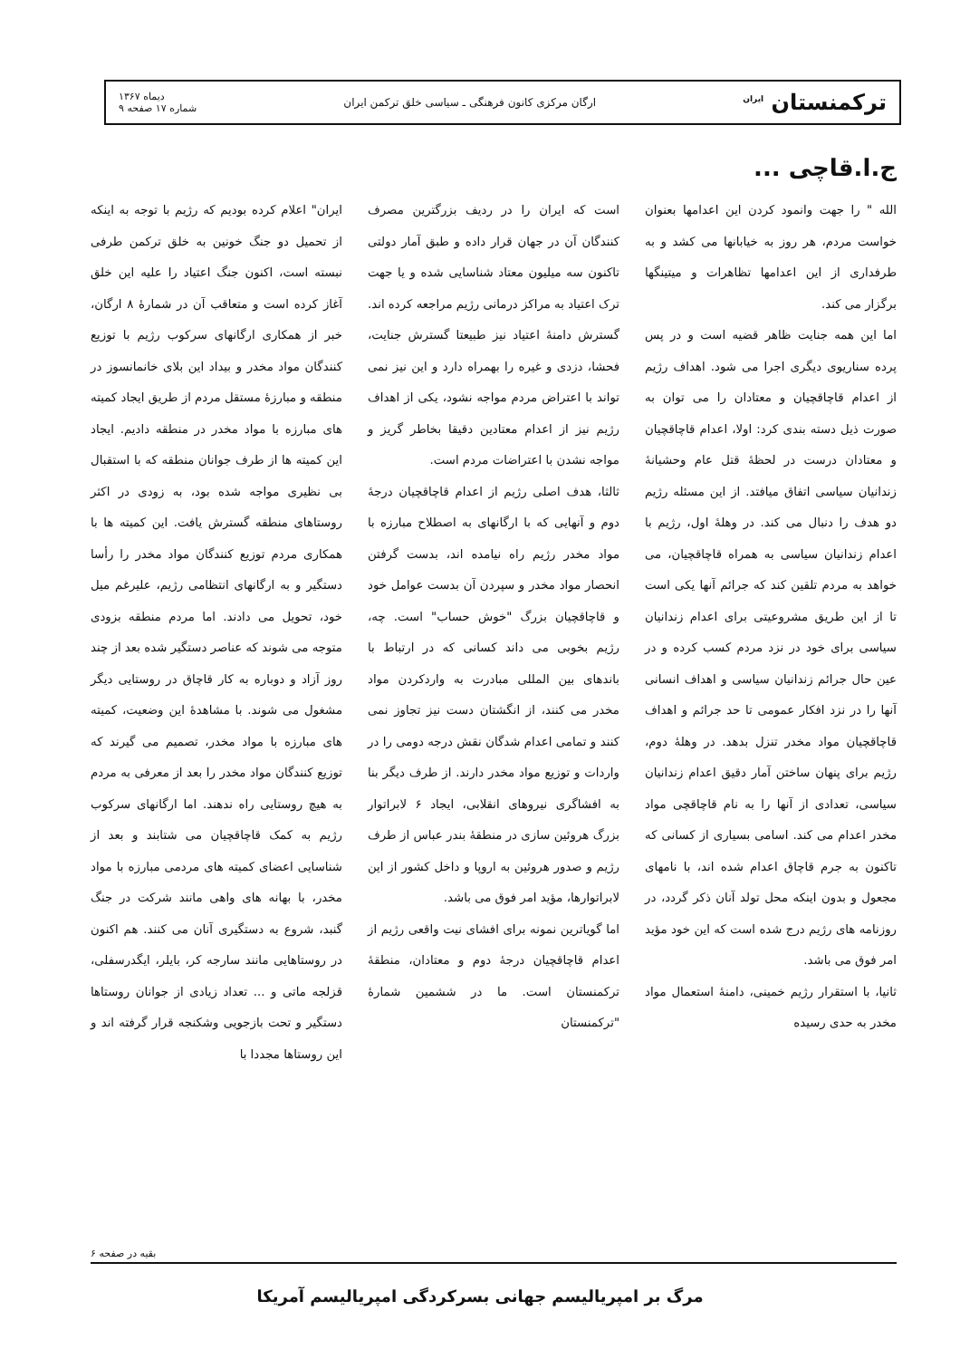ترکمنستان <sup>ایران</sup> ارگان مرکزی کانون فرهنگی ـ سیاسی خلق ترکمن ایران دیماه ۱۳۶۷
شماره ۱۷ صفحه ۹
ج.ا.قاچی ...
الله " را جهت وانمود کردن این اعدامها بعنوان خواست مردم، هر روز به خیابانها می کشد و به طرفداری از این اعدامها تظاهرات و میتینگها برگزار می کند.
اما این همه جنایت ظاهر قضیه است و در پس پرده سناریوی دیگری اجرا می شود. اهداف رژیم از اعدام قاچاقچیان و معتادان را می توان به صورت ذیل دسته بندی کرد: اولا، اعدام قاچاقچیان و معتادان درست در لحظهٔ قتل عام وحشیانهٔ زندانیان سیاسی اتفاق میافتد. از این مسئله رژیم دو هدف را دنبال می کند. در وهلهٔ اول، رژیم با اعدام زندانیان سیاسی به همراه قاچاقچیان، می خواهد به مردم تلقین کند که جرائم آنها یکی است تا از این طریق مشروعیتی برای اعدام زندانیان سیاسی برای خود در نزد مردم کسب کرده و در عین حال جرائم زندانیان سیاسی و اهداف انسانی آنها را در نزد افکار عمومی تا حد جرائم و اهداف قاچاقچیان مواد مخدر تنزل بدهد. در وهلهٔ دوم، رژیم برای پنهان ساختن آمار دقیق اعدام زندانیان سیاسی، تعدادی از آنها را به نام قاچاقچی مواد مخدر اعدام می کند. اسامی بسیاری از کسانی که تاکنون به جرم قاچاق اعدام شده اند، با نامهای مجعول و بدون اینکه محل تولد آنان ذکر گردد، در روزنامه های رژیم درج شده است که این خود مؤید امر فوق می باشد.
ثانیا، با استقرار رژیم خمینی، دامنهٔ استعمال مواد مخدر به حدی رسیده
است که ایران را در ردیف بزرگترین مصرف کنندگان آن در جهان قرار داده و طبق آمار دولتی تاکنون سه میلیون معتاد شناسایی شده و یا جهت ترک اعتیاد به مراکز درمانی رژیم مراجعه کرده اند. گسترش دامنهٔ اعتیاد نیز طبیعتا گسترش جنایت، فحشا، دزدی و غیره را بهمراه دارد و این نیز نمی تواند با اعتراض مردم مواجه نشود، یکی از اهداف رژیم نیز از اعدام معتادین دقیقا بخاطر گریز و مواجه نشدن با اعتراضات مردم است.
ثالثا، هدف اصلی رژیم از اعدام قاچاقچیان درجهٔ دوم و آنهایی که با ارگانهای به اصطلاح مبارزه با مواد مخدر رژیم راه نیامده اند، بدست گرفتن انحصار مواد مخدر و سپردن آن بدست عوامل خود و قاچاقچیان بزرگ "خوش حساب" است. چه، رژیم بخوبی می داند کسانی که در ارتباط با باندهای بین المللی مبادرت به واردکردن مواد مخدر می کنند، از انگشتان دست نیز تجاوز نمی کنند و تمامی اعدام شدگان نقش درجه دومی را در واردات و توزیع مواد مخدر دارند. از طرف دیگر بنا به افشاگری نیروهای انقلابی، ایجاد ۶ لابراتوار بزرگ هروئین سازی در منطقهٔ بندر عباس از طرف رژیم و صدور هروئین به اروپا و داخل کشور از این لابراتوارها، مؤید امر فوق می باشد.
اما گویاترین نمونه برای افشای نیت واقعی رژیم از اعدام قاچاقچیان درجهٔ دوم و معتادان، منطقهٔ ترکمنستان است. ما در ششمین شمارهٔ "ترکمنستان
ایران" اعلام کرده بودیم که رژیم با توجه به اینکه از تحمیل دو جنگ خونین به خلق ترکمن طرفی نبسته است، اکنون جنگ اعتیاد را علیه این خلق آغاز کرده است و متعاقب آن در شمارهٔ ۸ ارگان، خبر از همکاری ارگانهای سرکوب رژیم با توزیع کنندگان مواد مخدر و بیداد این بلای خانمانسوز در منطقه و مبارزهٔ مستقل مردم از طریق ایجاد کمیته های مبارزه با مواد مخدر در منطقه دادیم. ایجاد این کمیته ها از طرف جوانان منطقه که با استقبال بی نظیری مواجه شده بود، به زودی در اکثر روستاهای منطقه گسترش یافت. این کمیته ها با همکاری مردم توزیع کنندگان مواد مخدر را رأسا دستگیر و به ارگانهای انتظامی رژیم، علیرغم میل خود، تحویل می دادند. اما مردم منطقه بزودی متوجه می شوند که عناصر دستگیر شده بعد از چند روز آزاد و دوباره به کار قاچاق در روستایی دیگر مشغول می شوند. با مشاهدهٔ این وضعیت، کمیته های مبارزه با مواد مخدر، تصمیم می گیرند که توزیع کنندگان مواد مخدر را بعد از معرفی به مردم به هیچ روستایی راه ندهند. اما ارگانهای سرکوب رژیم به کمک قاچاقچیان می شتابند و بعد از شناسایی اعضای کمیته های مردمی مبارزه با مواد مخدر، با بهانه های واهی مانند شرکت در جنگ گنبد، شروع به دستگیری آنان می کنند. هم اکنون در روستاهایی مانند سارجه کر، بایلر، ایگدرسفلی، قزلجه ماتی و ... تعداد زیادی از جوانان روستاها دستگیر و تحت بازجویی وشکنجه قرار گرفته اند و این روستاها مجددا با
بقیه در صفحه ۶
مرگ بر امپریالیسم جهانی بسرکردگی امپریالیسم آمریکا